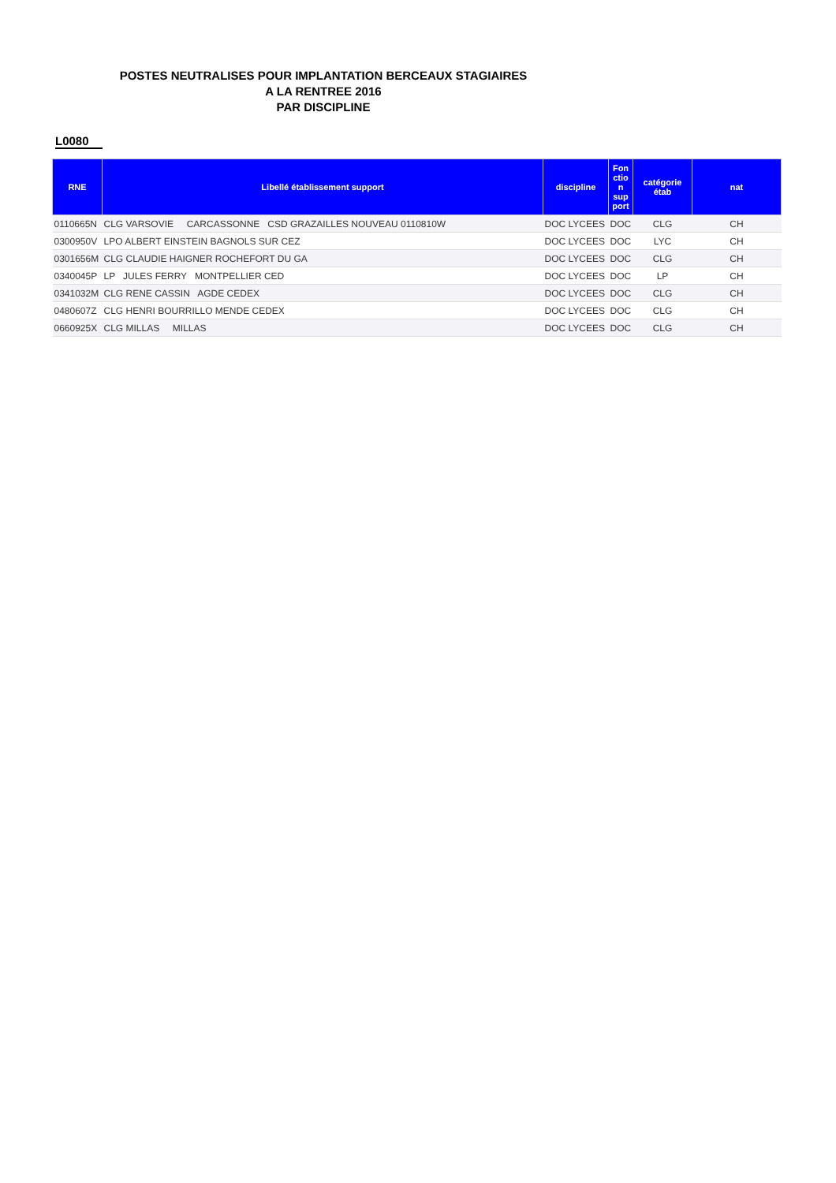POSTES NEUTRALISES POUR IMPLANTATION BERCEAUX STAGIAIRES
A LA RENTREE 2016
PAR DISCIPLINE
L0080
| RNE | Libellé établissement support | discipline | Fon ctio n sup port | catégorie étab | nat |
| --- | --- | --- | --- | --- | --- |
| 0110665N | CLG VARSOVIE CARCASSONNE CSD GRAZAILLES NOUVEAU 0110810W | DOC LYCEES | DOC | CLG | CH |
| 0300950V | LPO ALBERT EINSTEIN BAGNOLS SUR CEZ | DOC LYCEES | DOC | LYC | CH |
| 0301656M | CLG CLAUDIE HAIGNER ROCHEFORT DU GA | DOC LYCEES | DOC | CLG | CH |
| 0340045P | LP JULES FERRY MONTPELLIER CED | DOC LYCEES | DOC | LP | CH |
| 0341032M | CLG RENE CASSIN AGDE CEDEX | DOC LYCEES | DOC | CLG | CH |
| 0480607Z | CLG HENRI BOURRILLO MENDE CEDEX | DOC LYCEES | DOC | CLG | CH |
| 0660925X | CLG MILLAS MILLAS | DOC LYCEES | DOC | CLG | CH |